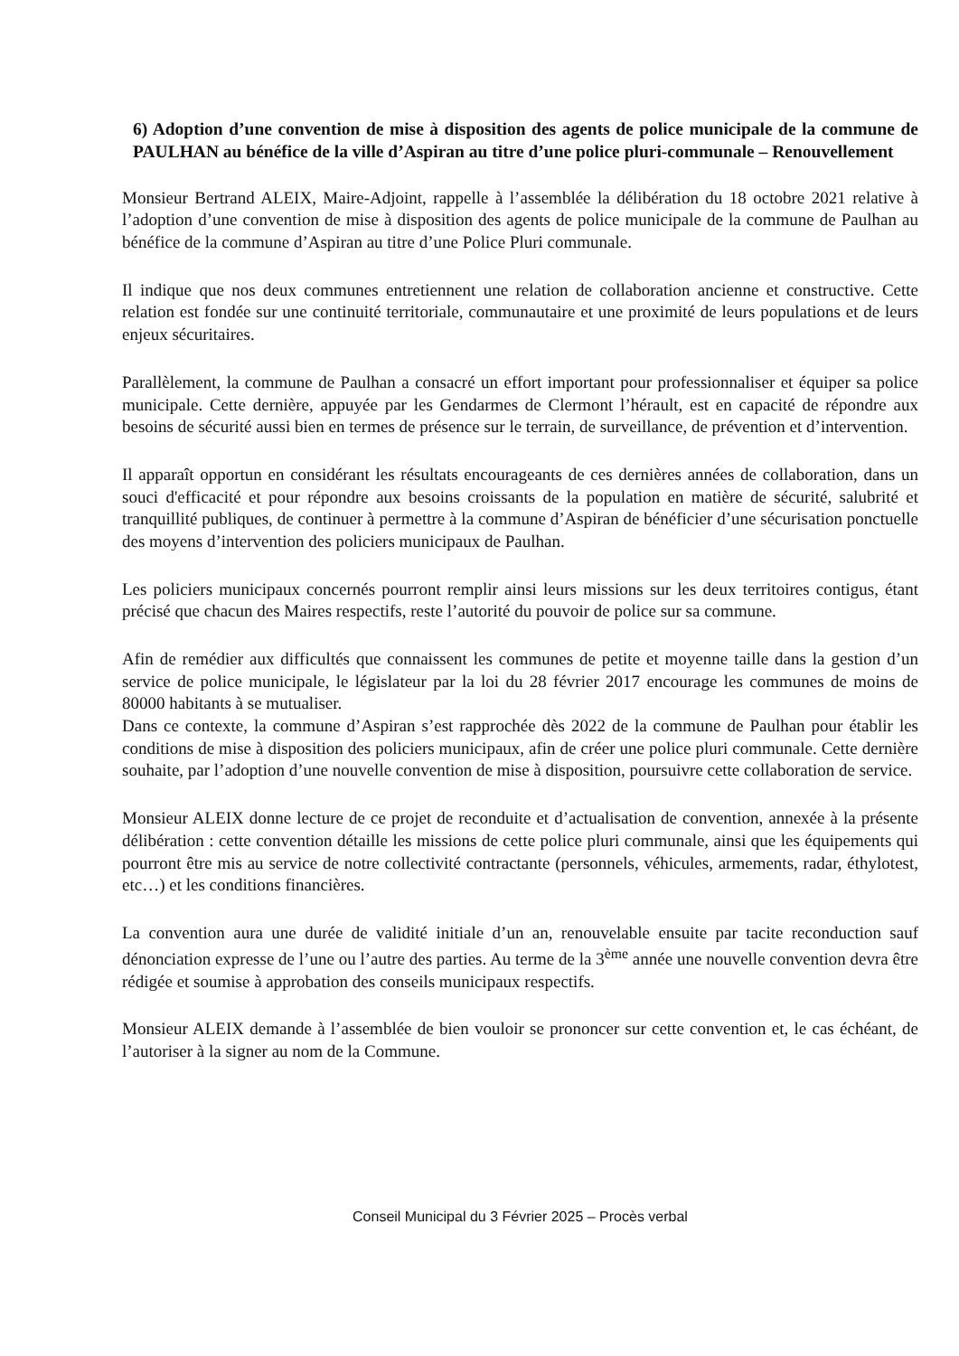6) Adoption d’une convention de mise à disposition des agents de police municipale de la commune de PAULHAN au bénéfice de la ville d’Aspiran au titre d’une police pluri-communale – Renouvellement
Monsieur Bertrand ALEIX, Maire-Adjoint, rappelle à l’assemblée la délibération du 18 octobre 2021 relative à l’adoption d’une convention de mise à disposition des agents de police municipale de la commune de Paulhan au bénéfice de la commune d’Aspiran au titre d’une Police Pluri communale.
Il indique que nos deux communes entretiennent une relation de collaboration ancienne et constructive. Cette relation est fondée sur une continuité territoriale, communautaire et une proximité de leurs populations et de leurs enjeux sécuritaires.
Parallèlement, la commune de Paulhan a consacré un effort important pour professionnaliser et équiper sa police municipale. Cette dernière, appuyée par les Gendarmes de Clermont l’hérault, est en capacité de répondre aux besoins de sécurité aussi bien en termes de présence sur le terrain, de surveillance, de prévention et d’intervention.
Il apparaît opportun en considérant les résultats encourageants de ces dernières années de collaboration, dans un souci d'efficacité et pour répondre aux besoins croissants de la population en matière de sécurité, salubrité et tranquillité publiques, de continuer à permettre à la commune d’Aspiran de bénéficier d’une sécurisation ponctuelle des moyens d’intervention des policiers municipaux de Paulhan.
Les policiers municipaux concernés pourront remplir ainsi leurs missions sur les deux territoires contigus, étant précisé que chacun des Maires respectifs, reste l’autorité du pouvoir de police sur sa commune.
Afin de remédier aux difficultés que connaissent les communes de petite et moyenne taille dans la gestion d’un service de police municipale, le législateur par la loi du 28 février 2017 encourage les communes de moins de 80000 habitants à se mutualiser.
Dans ce contexte, la commune d’Aspiran s’est rapprochée dès 2022 de la commune de Paulhan pour établir les conditions de mise à disposition des policiers municipaux, afin de créer une police pluri communale. Cette dernière souhaite, par l’adoption d’une nouvelle convention de mise à disposition, poursuivre cette collaboration de service.
Monsieur ALEIX donne lecture de ce projet de reconduite et d’actualisation de convention, annexée à la présente délibération : cette convention détaille les missions de cette police pluri communale, ainsi que les équipements qui pourront être mis au service de notre collectivité contractante (personnels, véhicules, armements, radar, éthylotest, etc…) et les conditions financières.
La convention aura une durée de validité initiale d’un an, renouvelable ensuite par tacite reconduction sauf dénonciation expresse de l’une ou l’autre des parties. Au terme de la 3<sup>ème</sup> année une nouvelle convention devra être rédigée et soumise à approbation des conseils municipaux respectifs.
Monsieur ALEIX demande à l’assemblée de bien vouloir se prononcer sur cette convention et, le cas échéant, de l’autoriser à la signer au nom de la Commune.
Conseil Municipal du 3 Février 2025 – Procès verbal